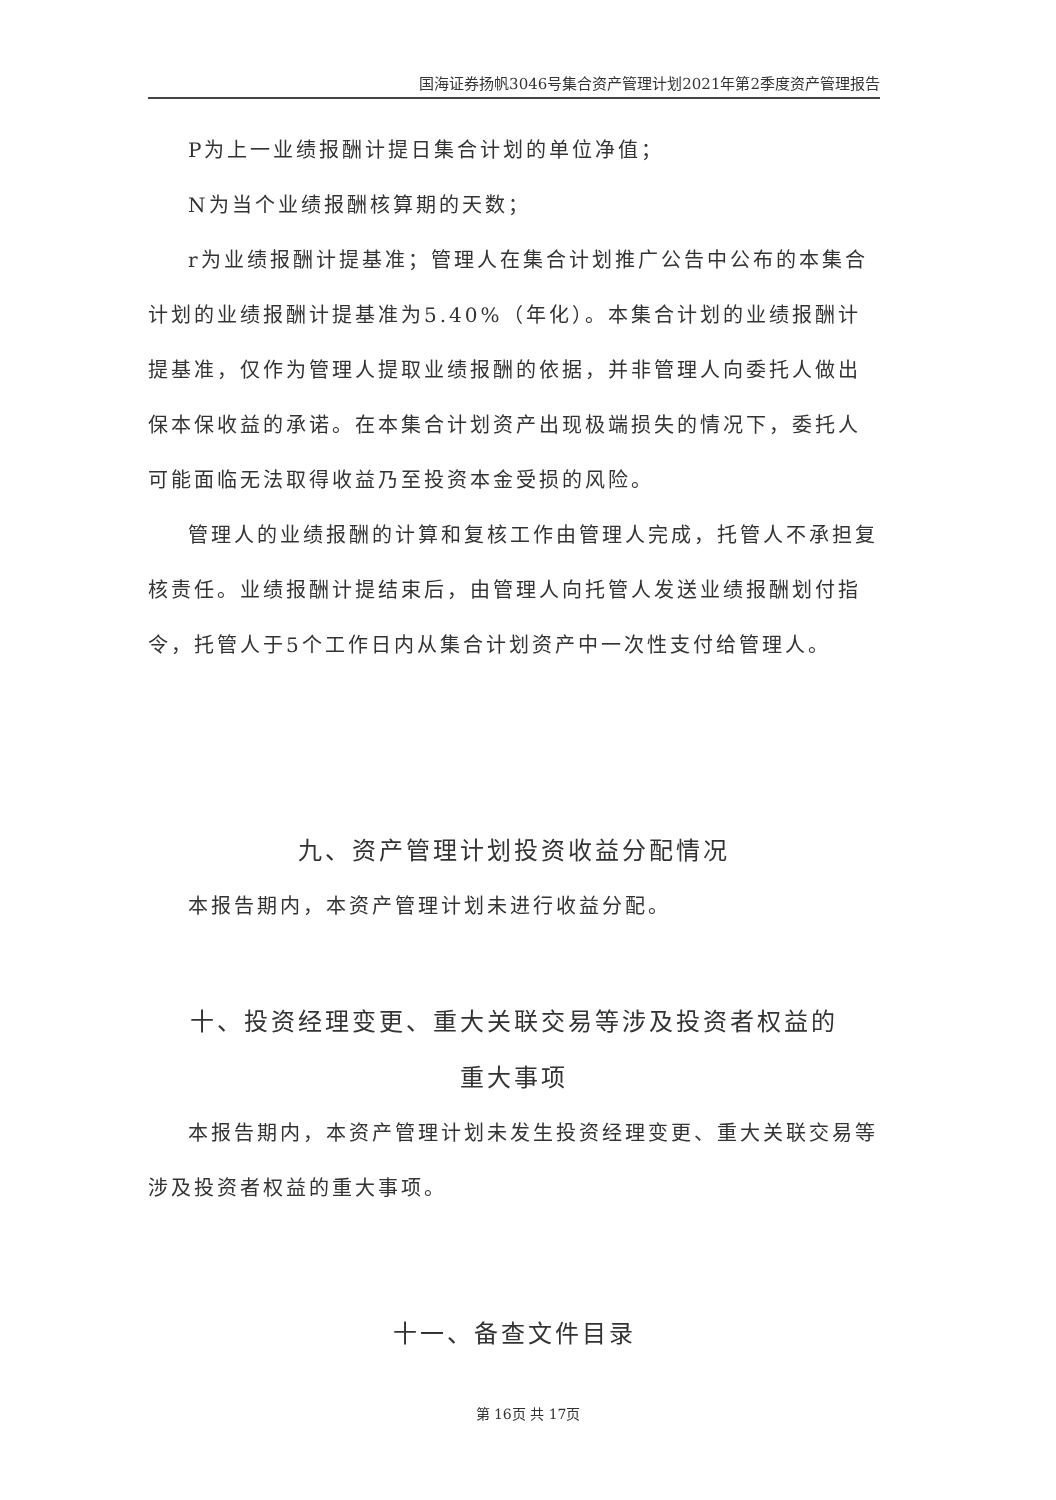国海证券扬帆3046号集合资产管理计划2021年第2季度资产管理报告
P为上一业绩报酬计提日集合计划的单位净值；
N为当个业绩报酬核算期的天数；
r为业绩报酬计提基准；管理人在集合计划推广公告中公布的本集合计划的业绩报酬计提基准为5.40%（年化）。本集合计划的业绩报酬计提基准，仅作为管理人提取业绩报酬的依据，并非管理人向委托人做出保本保收益的承诺。在本集合计划资产出现极端损失的情况下，委托人可能面临无法取得收益乃至投资本金受损的风险。
管理人的业绩报酬的计算和复核工作由管理人完成，托管人不承担复核责任。业绩报酬计提结束后，由管理人向托管人发送业绩报酬划付指令，托管人于5个工作日内从集合计划资产中一次性支付给管理人。
九、资产管理计划投资收益分配情况
本报告期内，本资产管理计划未进行收益分配。
十、投资经理变更、重大关联交易等涉及投资者权益的
重大事项
本报告期内，本资产管理计划未发生投资经理变更、重大关联交易等涉及投资者权益的重大事项。
十一、备查文件目录
第 16页 共 17页